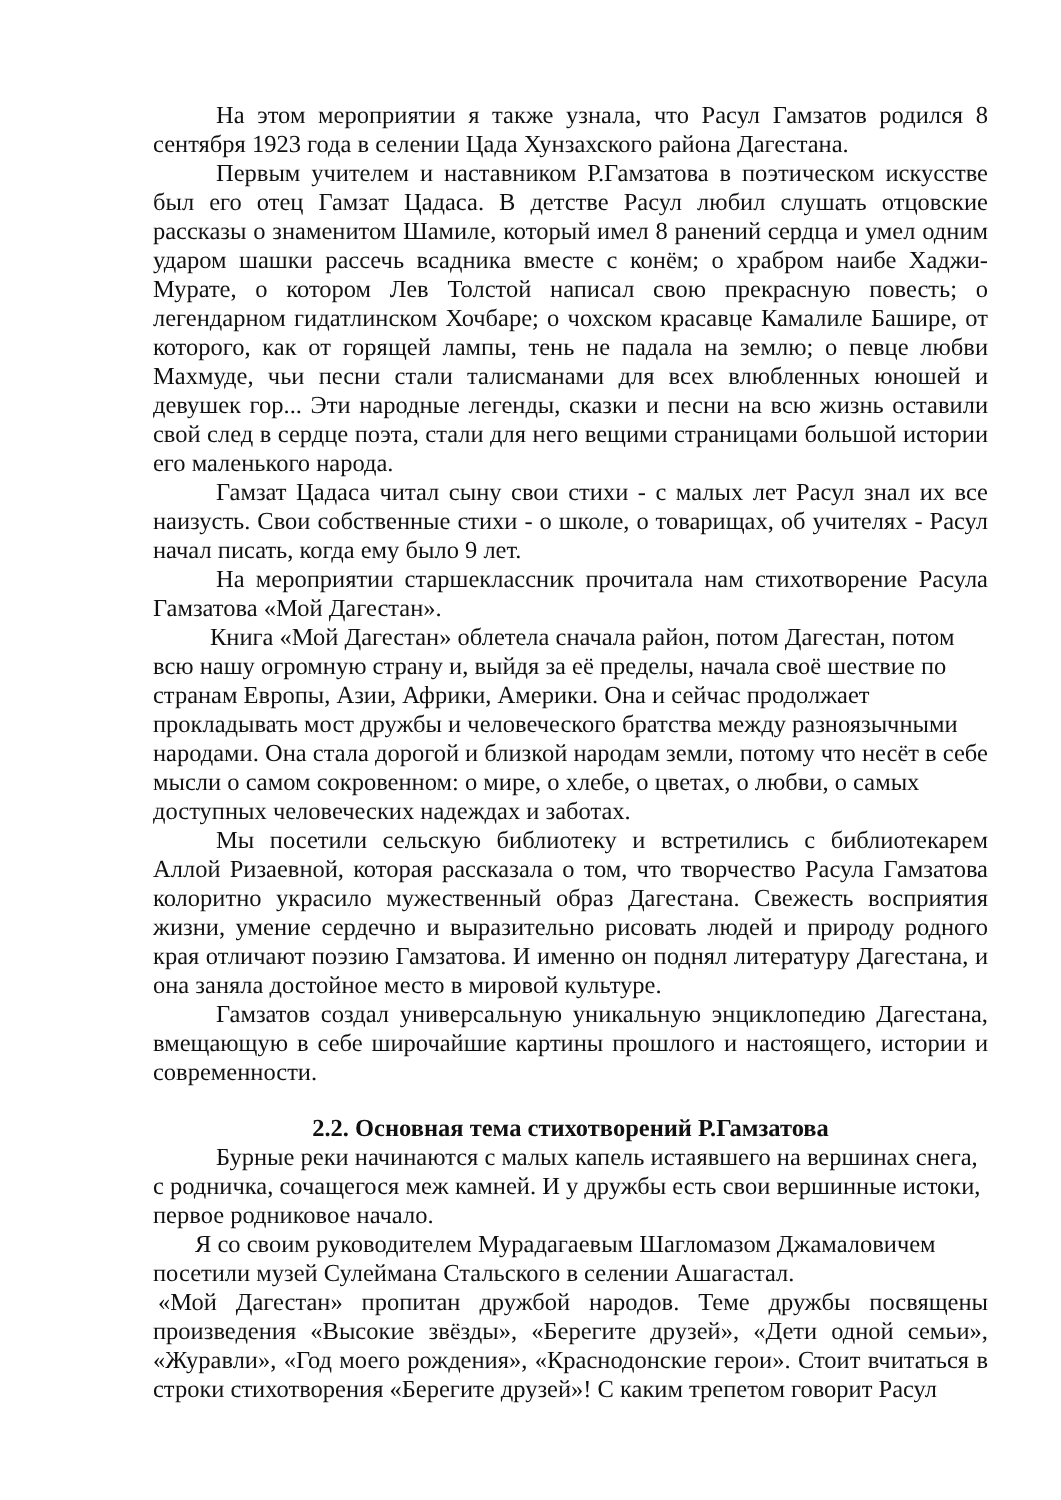На этом мероприятии я также узнала, что Расул Гамзатов родился 8 сентября 1923 года в селении Цада Хунзахского района Дагестана.
Первым учителем и наставником Р.Гамзатова в поэтическом искусстве был его отец Гамзат Цадаса. В детстве Расул любил слушать отцовские рассказы о знаменитом Шамиле, который имел 8 ранений сердца и умел одним ударом шашки рассечь всадника вместе с конём; о храбром наибе Хаджи-Мурате, о котором Лев Толстой написал свою прекрасную повесть; о легендарном гидатлинском Хочбаре; о чохском красавце Камалиле Башире, от которого, как от горящей лампы, тень не падала на землю; о певце любви Махмуде, чьи песни стали талисманами для всех влюбленных юношей и девушек гор... Эти народные легенды, сказки и песни на всю жизнь оставили свой след в сердце поэта, стали для него вещими страницами большой истории его маленького народа.
Гамзат Цадаса читал сыну свои стихи - с малых лет Расул знал их все наизусть. Свои собственные стихи - о школе, о товарищах, об учителях - Расул начал писать, когда ему было 9 лет.
На мероприятии старшеклассник прочитала нам стихотворение Расула Гамзатова «Мой Дагестан».
Книга «Мой Дагестан» облетела сначала район, потом Дагестан, потом всю нашу огромную страну и, выйдя за её пределы, начала своё шествие по странам Европы, Азии, Африки, Америки. Она и сейчас продолжает прокладывать мост дружбы и человеческого братства между разноязычными народами. Она стала дорогой и близкой народам земли, потому что несёт в себе мысли о самом сокровенном: о мире, о хлебе, о цветах, о любви, о самых доступных человеческих надеждах и заботах.
Мы посетили сельскую библиотеку и встретились с библиотекарем Аллой Ризаевной, которая рассказала о том, что творчество Расула Гамзатова колоритно украсило мужественный образ Дагестана. Свежесть восприятия жизни, умение сердечно и выразительно рисовать людей и природу родного края отличают поэзию Гамзатова. И именно он поднял литературу Дагестана, и она заняла достойное место в мировой культуре.
Гамзатов создал универсальную уникальную энциклопедию Дагестана, вмещающую в себе широчайшие картины прошлого и настоящего, истории и современности.
2.2. Основная тема стихотворений Р.Гамзатова
Бурные реки начинаются с малых капель истаявшего на вершинах снега, с родничка, сочащегося меж камней. И у дружбы есть свои вершинные истоки, первое родниковое начало.
Я со своим руководителем Мурадагаевым Шагломазом Джамаловичем посетили музей Сулеймана Стальского в селении Ашагастал.
«Мой Дагестан» пропитан дружбой народов. Теме дружбы посвящены произведения «Высокие звёзды», «Берегите друзей», «Дети одной семьи», «Журавли», «Год моего рождения», «Краснодонские герои». Стоит вчитаться в строки стихотворения «Берегите друзей»! С каким трепетом говорит Расул